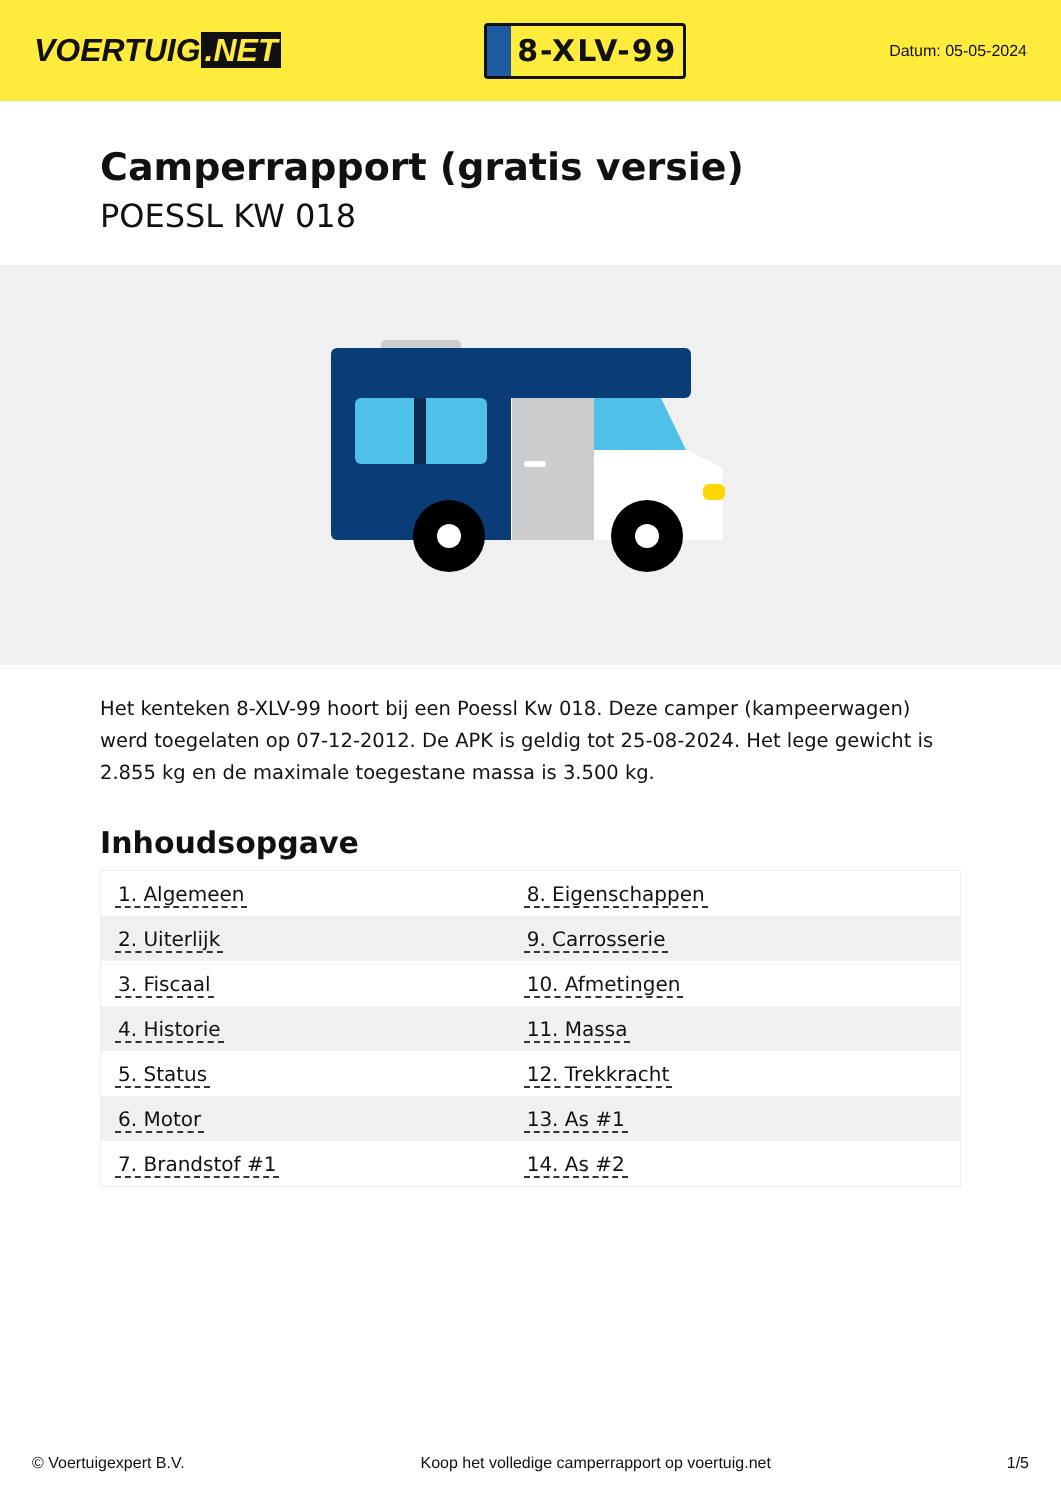VOERTUIG.NET
8-XLV-99
Datum: 05-05-2024
Camperrapport (gratis versie)
POESSL KW 018
Het kenteken 8-XLV-99 hoort bij een Poessl Kw 018. Deze camper (kampeerwagen) werd toegelaten op 07-12-2012. De APK is geldig tot 25-08-2024. Het lege gewicht is 2.855 kg en de maximale toegestane massa is 3.500 kg.
Inhoudsopgave
| 1. Algemeen | 8. Eigenschappen |
| 2. Uiterlijk | 9. Carrosserie |
| 3. Fiscaal | 10. Afmetingen |
| 4. Historie | 11. Massa |
| 5. Status | 12. Trekkracht |
| 6. Motor | 13. As #1 |
| 7. Brandstof #1 | 14. As #2 |
© Voertuigexpert B.V. Koop het volledige camperrapport op voertuig.net 1/5